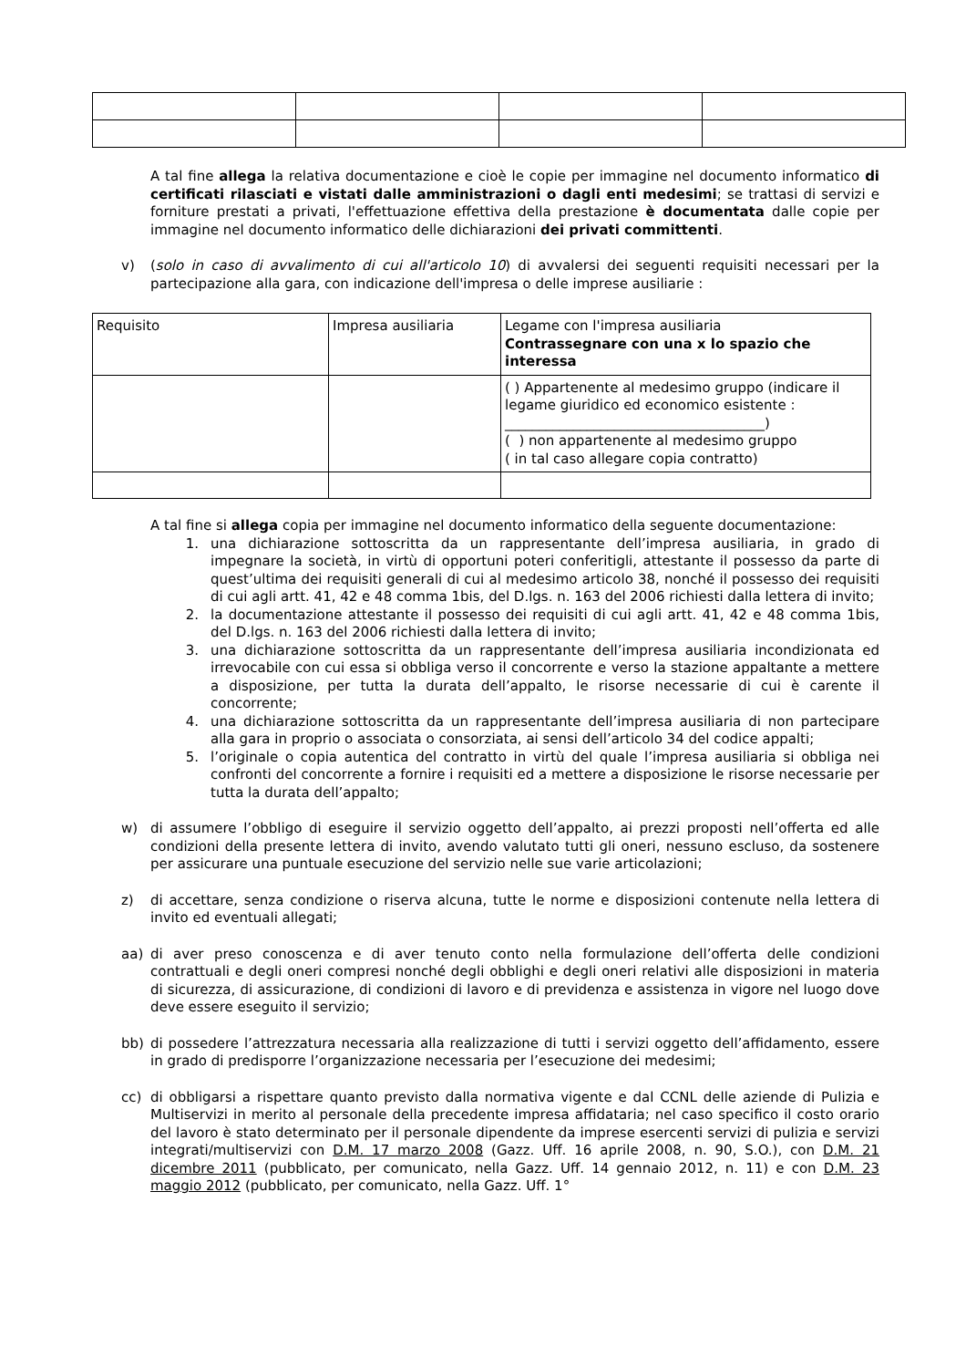A tal fine allega la relativa documentazione e cioè le copie per immagine nel documento informatico di certificati rilasciati e vistati dalle amministrazioni o dagli enti medesimi; se trattasi di servizi e forniture prestati a privati, l'effettuazione effettiva della prestazione è documentata dalle copie per immagine nel documento informatico delle dichiarazioni dei privati committenti.
v) (solo in caso di avvalimento di cui all'articolo 10) di avvalersi dei seguenti requisiti necessari per la partecipazione alla gara, con indicazione dell'impresa o delle imprese ausiliarie :
| Requisito | Impresa ausiliaria | Legame con l'impresa ausiliaria Contrassegnare con una x lo spazio che interessa |
| | | ( ) Appartenente al medesimo gruppo (indicare il legame giuridico ed economico esistente : ______________________________________) ( ) non appartenente al medesimo gruppo ( in tal caso allegare copia contratto) |
A tal fine si allega copia per immagine nel documento informatico della seguente documentazione:
1. una dichiarazione sottoscritta da un rappresentante dell’impresa ausiliaria, in grado di impegnare la società, in virtù di opportuni poteri conferitigli, attestante il possesso da parte di quest’ultima dei requisiti generali di cui al medesimo articolo 38, nonché il possesso dei requisiti di cui agli artt. 41, 42 e 48 comma 1bis, del D.lgs. n. 163 del 2006 richiesti dalla lettera di invito;
2. la documentazione attestante il possesso dei requisiti di cui agli artt. 41, 42 e 48 comma 1bis, del D.lgs. n. 163 del 2006 richiesti dalla lettera di invito;
3. una dichiarazione sottoscritta da un rappresentante dell’impresa ausiliaria incondizionata ed irrevocabile con cui essa si obbliga verso il concorrente e verso la stazione appaltante a mettere a disposizione, per tutta la durata dell’appalto, le risorse necessarie di cui è carente il concorrente;
4. una dichiarazione sottoscritta da un rappresentante dell’impresa ausiliaria di non partecipare alla gara in proprio o associata o consorziata, ai sensi dell’articolo 34 del codice appalti;
5. l’originale o copia autentica del contratto in virtù del quale l’impresa ausiliaria si obbliga nei confronti del concorrente a fornire i requisiti ed a mettere a disposizione le risorse necessarie per tutta la durata dell’appalto;
w) di assumere l’obbligo di eseguire il servizio oggetto dell’appalto, ai prezzi proposti nell’offerta ed alle condizioni della presente lettera di invito, avendo valutato tutti gli oneri, nessuno escluso, da sostenere per assicurare una puntuale esecuzione del servizio nelle sue varie articolazioni;
z) di accettare, senza condizione o riserva alcuna, tutte le norme e disposizioni contenute nella lettera di invito ed eventuali allegati;
aa) di aver preso conoscenza e di aver tenuto conto nella formulazione dell’offerta delle condizioni contrattuali e degli oneri compresi nonché degli obblighi e degli oneri relativi alle disposizioni in materia di sicurezza, di assicurazione, di condizioni di lavoro e di previdenza e assistenza in vigore nel luogo dove deve essere eseguito il servizio;
bb) di possedere l’attrezzatura necessaria alla realizzazione di tutti i servizi oggetto dell’affidamento, essere in grado di predisporre l’organizzazione necessaria per l’esecuzione dei medesimi;
cc) di obbligarsi a rispettare quanto previsto dalla normativa vigente e dal CCNL delle aziende di Pulizia e Multiservizi in merito al personale della precedente impresa affidataria; nel caso specifico il costo orario del lavoro è stato determinato per il personale dipendente da imprese esercenti servizi di pulizia e servizi integrati/multiservizi con D.M. 17 marzo 2008 (Gazz. Uff. 16 aprile 2008, n. 90, S.O.), con D.M. 21 dicembre 2011 (pubblicato, per comunicato, nella Gazz. Uff. 14 gennaio 2012, n. 11) e con D.M. 23 maggio 2012 (pubblicato, per comunicato, nella Gazz. Uff. 1°